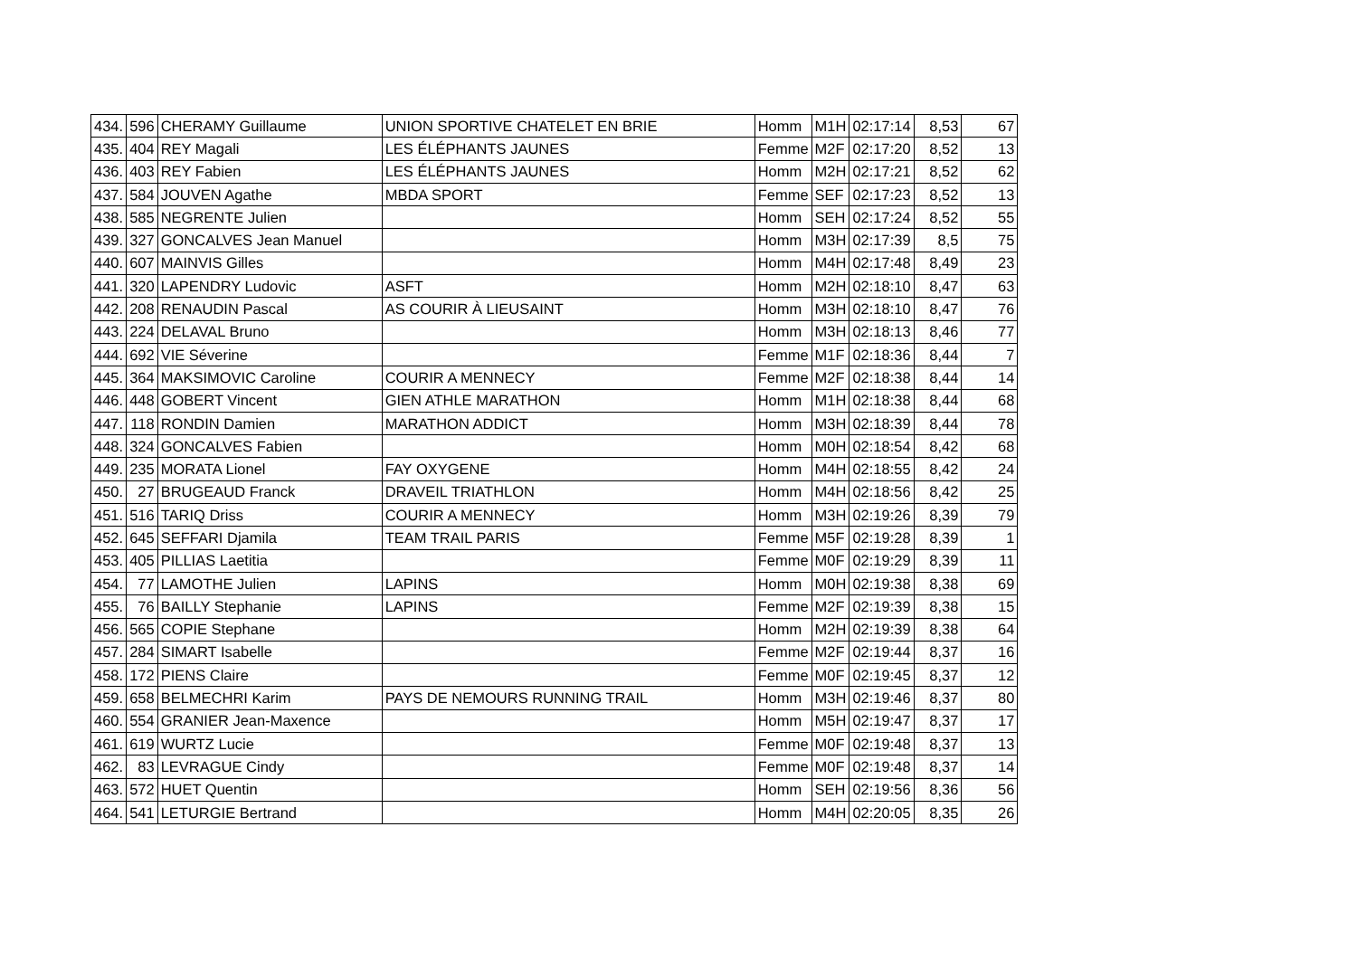| 434. | 596 | CHERAMY Guillaume | UNION SPORTIVE CHATELET EN BRIE | Homm | M1H | 02:17:14 | 8,53 | 67 |
| 435. | 404 | REY Magali | LES ÉLÉPHANTS JAUNES | Femme | M2F | 02:17:20 | 8,52 | 13 |
| 436. | 403 | REY Fabien | LES ÉLÉPHANTS JAUNES | Homm | M2H | 02:17:21 | 8,52 | 62 |
| 437. | 584 | JOUVEN Agathe | MBDA SPORT | Femme | SEF | 02:17:23 | 8,52 | 13 |
| 438. | 585 | NEGRENTE Julien | | Homm | SEH | 02:17:24 | 8,52 | 55 |
| 439. | 327 | GONCALVES Jean Manuel | | Homm | M3H | 02:17:39 | 8,5 | 75 |
| 440. | 607 | MAINVIS Gilles | | Homm | M4H | 02:17:48 | 8,49 | 23 |
| 441. | 320 | LAPENDRY Ludovic | ASFT | Homm | M2H | 02:18:10 | 8,47 | 63 |
| 442. | 208 | RENAUDIN Pascal | AS COURIR À LIEUSAINT | Homm | M3H | 02:18:10 | 8,47 | 76 |
| 443. | 224 | DELAVAL Bruno | | Homm | M3H | 02:18:13 | 8,46 | 77 |
| 444. | 692 | VIE Séverine | | Femme | M1F | 02:18:36 | 8,44 | 7 |
| 445. | 364 | MAKSIMOVIC Caroline | COURIR A MENNECY | Femme | M2F | 02:18:38 | 8,44 | 14 |
| 446. | 448 | GOBERT Vincent | GIEN ATHLE MARATHON | Homm | M1H | 02:18:38 | 8,44 | 68 |
| 447. | 118 | RONDIN Damien | MARATHON ADDICT | Homm | M3H | 02:18:39 | 8,44 | 78 |
| 448. | 324 | GONCALVES Fabien | | Homm | M0H | 02:18:54 | 8,42 | 68 |
| 449. | 235 | MORATA Lionel | FAY OXYGENE | Homm | M4H | 02:18:55 | 8,42 | 24 |
| 450. | 27 | BRUGEAUD Franck | DRAVEIL TRIATHLON | Homm | M4H | 02:18:56 | 8,42 | 25 |
| 451. | 516 | TARIQ Driss | COURIR A MENNECY | Homm | M3H | 02:19:26 | 8,39 | 79 |
| 452. | 645 | SEFFARI Djamila | TEAM TRAIL PARIS | Femme | M5F | 02:19:28 | 8,39 | 1 |
| 453. | 405 | PILLIAS Laetitia | | Femme | M0F | 02:19:29 | 8,39 | 11 |
| 454. | 77 | LAMOTHE Julien | LAPINS | Homm | M0H | 02:19:38 | 8,38 | 69 |
| 455. | 76 | BAILLY Stephanie | LAPINS | Femme | M2F | 02:19:39 | 8,38 | 15 |
| 456. | 565 | COPIE Stephane | | Homm | M2H | 02:19:39 | 8,38 | 64 |
| 457. | 284 | SIMART Isabelle | | Femme | M2F | 02:19:44 | 8,37 | 16 |
| 458. | 172 | PIENS Claire | | Femme | M0F | 02:19:45 | 8,37 | 12 |
| 459. | 658 | BELMECHRI Karim | PAYS DE NEMOURS RUNNING TRAIL | Homm | M3H | 02:19:46 | 8,37 | 80 |
| 460. | 554 | GRANIER Jean-Maxence | | Homm | M5H | 02:19:47 | 8,37 | 17 |
| 461. | 619 | WURTZ Lucie | | Femme | M0F | 02:19:48 | 8,37 | 13 |
| 462. | 83 | LEVRAGUE Cindy | | Femme | M0F | 02:19:48 | 8,37 | 14 |
| 463. | 572 | HUET Quentin | | Homm | SEH | 02:19:56 | 8,36 | 56 |
| 464. | 541 | LETURGIE Bertrand | | Homm | M4H | 02:20:05 | 8,35 | 26 |